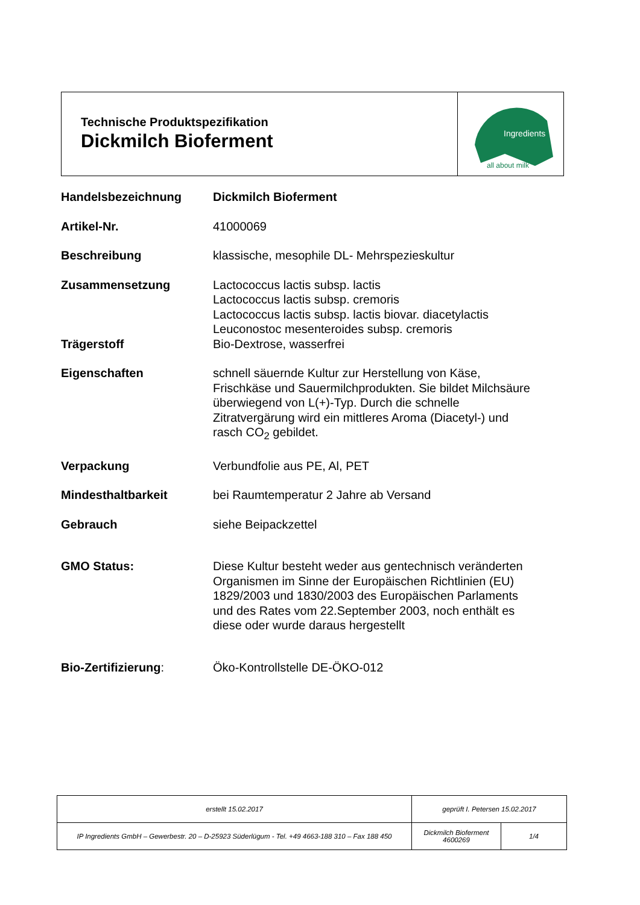Technische Produktspezifikation
Dickmilch Bioferment
Ingredients
all about milk
| Handelsbezeichnung | Dickmilch Bioferment |
| Artikel-Nr. | 41000069 |
| Beschreibung | klassische, mesophile DL- Mehrspezieskultur |
| Zusammensetzung | Lactococcus lactis subsp. lactis Lactococcus lactis subsp. cremoris Lactococcus lactis subsp. lactis biovar. diacetylactis Leuconostoc mesenteroides subsp. cremoris |
| Trägerstoff | Bio-Dextrose, wasserfrei |
| Eigenschaften | schnell säuernde Kultur zur Herstellung von Käse, Frischkäse und Sauermilchprodukten. Sie bildet Milchsäure überwiegend von L(+)-Typ. Durch die schnelle Zitratvergärung wird ein mittleres Aroma (Diacetyl-) und rasch CO<sub>2</sub> gebildet. |
| Verpackung | Verbundfolie aus PE, Al, PET |
| Mindesthaltbarkeit | bei Raumtemperatur 2 Jahre ab Versand |
| Gebrauch | siehe Beipackzettel |
| GMO Status: | Diese Kultur besteht weder aus gentechnisch veränderten Organismen im Sinne der Europäischen Richtlinien (EU) 1829/2003 und 1830/2003 des Europäischen Parlaments und des Rates vom 22.September 2003, noch enthält es diese oder wurde daraus hergestellt |
| Bio-Zertifizierung : | Öko-Kontrollstelle DE-ÖKO-012 |
| erstellt 15.02.2017 | geprüft I. Petersen 15.02.2017 | |
| IP Ingredients GmbH – Gewerbestr. 20 – D-25923 Süderlügum - Tel. +49 4663-188 310 – Fax 188 450 | Dickmilch Bioferment 4600269 | 1/4 |